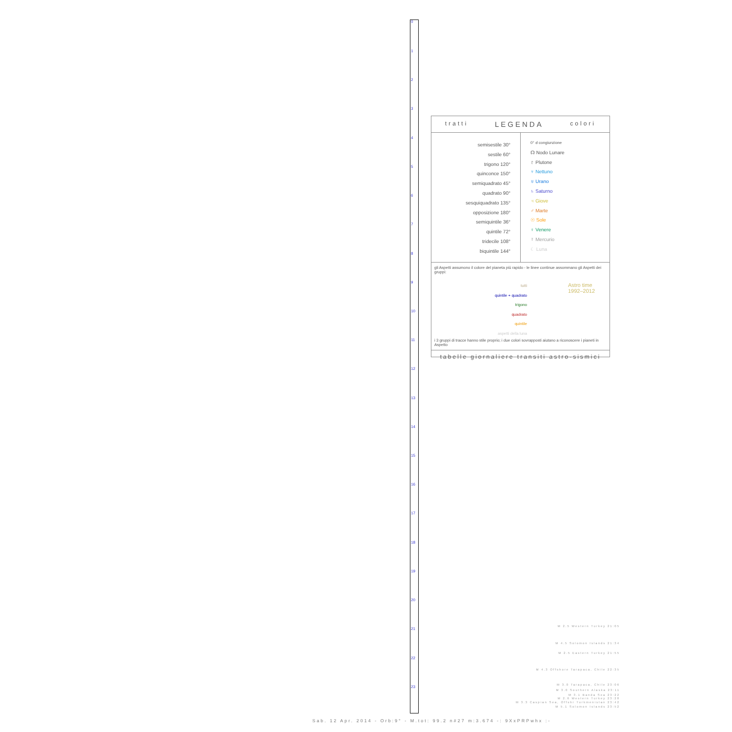0
1
2
3
4
5
6
7
8
9
10
11
12
13
14
15
16
17
18
19
20
21
22
23
tratti LEGENDA colori
semisestile 30°
sestile 60°
trigono 120°
quinconce 150°
semiquadrato 45°
quadrato 90°
sesquiquadrato 135°
opposizione 180°
semiquintile 36°
quintile 72°
tridecile 108°
biquintile 144°
0° ☌ congiunzione
☊ Nodo Lunare
♇ Plutone
♆ Nettuno
♅ Urano
♄ Saturno
♃ Giove
♂ Marte
☉ Sole
♀ Venere
☿ Mercurio
☾ Luna
gli Aspetti assumono il colore del pianeta più rapido - le linee continue assommano gli Aspetti dei gruppi:
tutti
quintile + quadrato
trigono
quadrato
quintile
aspetti della luna
Astro time
1992–2012
i 3 gruppi di tracce hanno stile proprio; i due colori sovrapposti aiutano a riconoscere i pianeti in Aspetto
tabelle giornaliere transiti astro-sismici
M 2.5 Western Turkey 21:05
M 4.5 Solomon Islands 21:34
M 2.5 Eastern Turkey 21:55
M 4.3 Offshore Tarapaca, Chile 22:35
M 3.0 Tarapaca, Chile 23:06
M 3.0 Southern Alaska 23:11
M 3.1 Banda Sea 23:22
M 2.6 Western Turkey 23:28
M 3.3 Caspian Sea, Offshr Turkmenistan 23:42
M 5.1 Solomon Islands 23:52
Sab. 12 Apr. 2014 - Orb:9° - M.tot: 99.2 n#27 m:3.674 -: 9XxPRPwhx :-